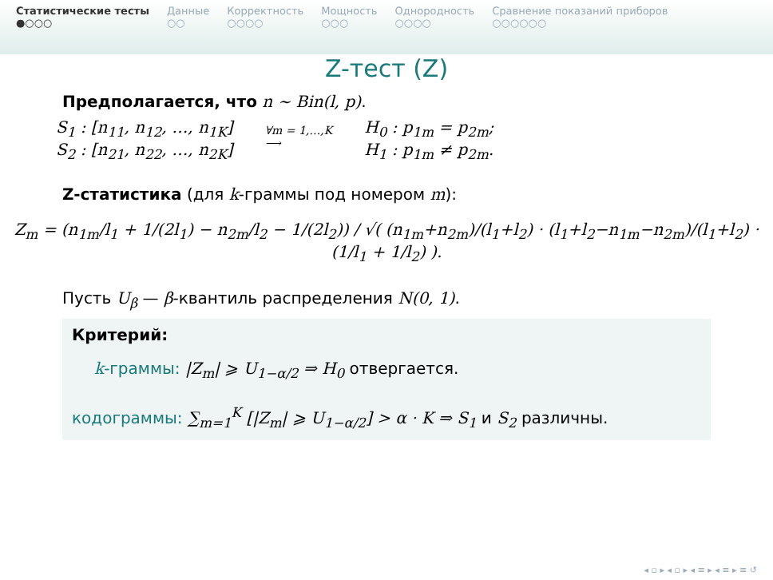Статистические тесты
●○○○
Данные
○○
Корректность
○○○○
Мощность
○○○
Однородность
○○○○
Сравнение показаний приборов
○○○○○○
Z-тест (Z)
Предполагается, что n ∼ Bin(l, p).
S<sub>1</sub> : [n<sub>11</sub>, n<sub>12</sub>, …, n<sub>1K</sub>]
S<sub>2</sub> : [n<sub>21</sub>, n<sub>22</sub>, …, n<sub>2K</sub>]
∀m = 1,…,K
⟶
H<sub>0</sub> : p<sub>1m</sub> = p<sub>2m</sub>;
H<sub>1</sub> : p<sub>1m</sub> ≠ p<sub>2m</sub>.
Z-статистика (для k-граммы под номером m):
Z<sub>m</sub> = (n<sub>1m</sub>/l<sub>1</sub> + 1/(2l<sub>1</sub>) − n<sub>2m</sub>/l<sub>2</sub> − 1/(2l<sub>2</sub>)) / √( (n<sub>1m</sub>+n<sub>2m</sub>)/(l<sub>1</sub>+l<sub>2</sub>) · (l<sub>1</sub>+l<sub>2</sub>−n<sub>1m</sub>−n<sub>2m</sub>)/(l<sub>1</sub>+l<sub>2</sub>) · (1/l<sub>1</sub> + 1/l<sub>2</sub>) ).
Пусть U<sub>β</sub> — β-квантиль распределения N(0, 1).
Критерий:
k-граммы: |Z<sub>m</sub>| ⩾ U<sub>1−α/2</sub> ⇒ H<sub>0</sub> отвергается.
кодограммы: ∑<sub>m=1</sub><sup>K</sup> [|Z<sub>m</sub>| ⩾ U<sub>1−α/2</sub>] > α · K ⇒ S<sub>1</sub> и S<sub>2</sub> различны.
◂ ▫ ▸ ◂ ▫ ▸ ◂ ≡ ▸ ◂ ≡ ▸ ≡ ↺